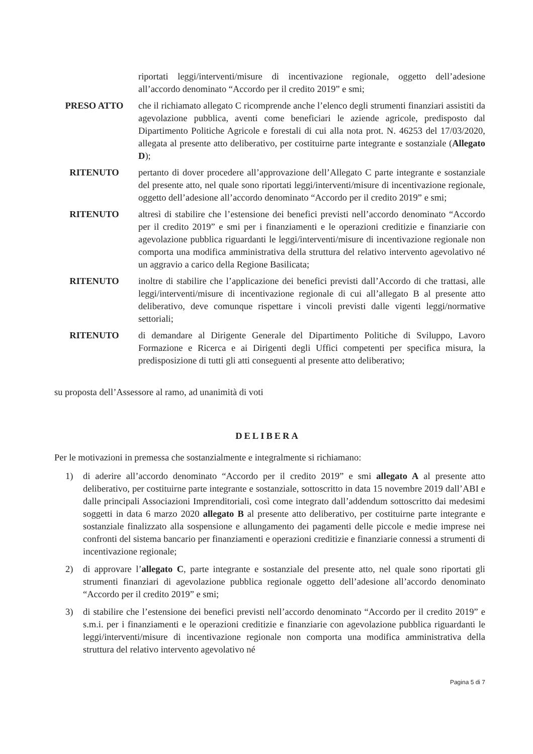riportati leggi/interventi/misure di incentivazione regionale, oggetto dell’adesione all’accordo denominato “Accordo per il credito 2019” e smi;
PRESO ATTO che il richiamato allegato C ricomprende anche l’elenco degli strumenti finanziari assistiti da agevolazione pubblica, aventi come beneficiari le aziende agricole, predisposto dal Dipartimento Politiche Agricole e forestali di cui alla nota prot. N. 46253 del 17/03/2020, allegata al presente atto deliberativo, per costituirne parte integrante e sostanziale (Allegato D);
RITENUTO pertanto di dover procedere all’approvazione dell’Allegato C parte integrante e sostanziale del presente atto, nel quale sono riportati leggi/interventi/misure di incentivazione regionale, oggetto dell’adesione all’accordo denominato “Accordo per il credito 2019” e smi;
RITENUTO altresì di stabilire che l’estensione dei benefici previsti nell’accordo denominato “Accordo per il credito 2019” e smi per i finanziamenti e le operazioni creditizie e finanziarie con agevolazione pubblica riguardanti le leggi/interventi/misure di incentivazione regionale non comporta una modifica amministrativa della struttura del relativo intervento agevolativo né un aggravio a carico della Regione Basilicata;
RITENUTO inoltre di stabilire che l’applicazione dei benefici previsti dall’Accordo di che trattasi, alle leggi/interventi/misure di incentivazione regionale di cui all’allegato B al presente atto deliberativo, deve comunque rispettare i vincoli previsti dalle vigenti leggi/normative settoriali;
RITENUTO di demandare al Dirigente Generale del Dipartimento Politiche di Sviluppo, Lavoro Formazione e Ricerca e ai Dirigenti degli Uffici competenti per specifica misura, la predisposizione di tutti gli atti conseguenti al presente atto deliberativo;
su proposta dell’Assessore al ramo, ad unanimità di voti
DELIBERA
Per le motivazioni in premessa che sostanzialmente e integralmente si richiamano:
1) di aderire all’accordo denominato “Accordo per il credito 2019” e smi allegato A al presente atto deliberativo, per costituirne parte integrante e sostanziale, sottoscritto in data 15 novembre 2019 dall’ABI e dalle principali Associazioni Imprenditoriali, così come integrato dall’addendum sottoscritto dai medesimi soggetti in data 6 marzo 2020 allegato B al presente atto deliberativo, per costituirne parte integrante e sostanziale finalizzato alla sospensione e allungamento dei pagamenti delle piccole e medie imprese nei confronti del sistema bancario per finanziamenti e operazioni creditizie e finanziarie connessi a strumenti di incentivazione regionale;
2) di approvare l’allegato C, parte integrante e sostanziale del presente atto, nel quale sono riportati gli strumenti finanziari di agevolazione pubblica regionale oggetto dell’adesione all’accordo denominato “Accordo per il credito 2019” e smi;
3) di stabilire che l’estensione dei benefici previsti nell’accordo denominato “Accordo per il credito 2019” e s.m.i. per i finanziamenti e le operazioni creditizie e finanziarie con agevolazione pubblica riguardanti le leggi/interventi/misure di incentivazione regionale non comporta una modifica amministrativa della struttura del relativo intervento agevolativo né
Pagina 5 di 7